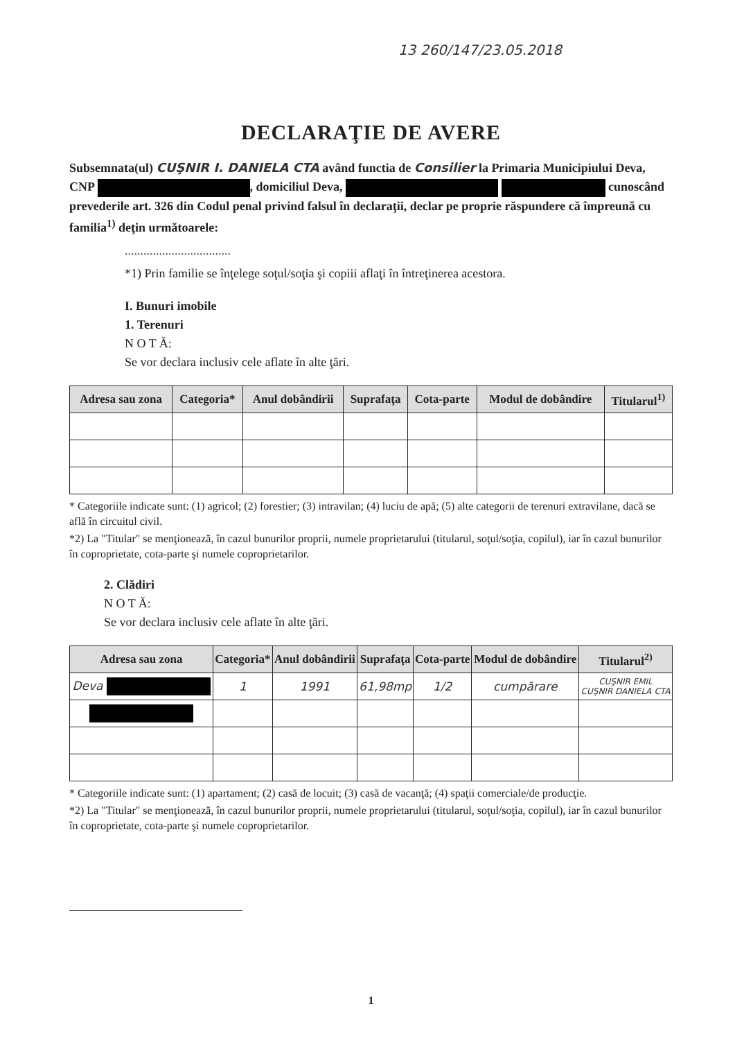13 260/147/23.05.2018
DECLARAŢIE DE AVERE
Subsemnata(ul) CUŞNIR I. DANIELA CTA având functia de Consilier la Primaria Municipiului Deva, CNP , domiciliul Deva, cunoscând prevederile art. 326 din Codul penal privind falsul în declaraţii, declar pe proprie răspundere că împreună cu familia<sup>1)</sup> deţin următoarele:
..................................
*1) Prin familie se înţelege soţul/soţia şi copiii aflaţi în întreţinerea acestora.
I. Bunuri imobile
1. Terenuri
N O T Ă:
Se vor declara inclusiv cele aflate în alte ţări.
| Adresa sau zona | Categoria* | Anul dobândirii | Suprafaţa | Cota-parte | Modul de dobândire | Titularul<sup>1)</sup> |
| --- | --- | --- | --- | --- | --- | --- |
* Categoriile indicate sunt: (1) agricol; (2) forestier; (3) intravilan; (4) luciu de apă; (5) alte categorii de terenuri extravilane, dacă se află în circuitul civil.
*2) La "Titular" se menţionează, în cazul bunurilor proprii, numele proprietarului (titularul, soţul/soţia, copilul), iar în cazul bunurilor în coproprietate, cota-parte şi numele coproprietarilor.
2. Clădiri
N O T Ă:
Se vor declara inclusiv cele aflate în alte ţări.
| Adresa sau zona | Categoria* | Anul dobândirii | Suprafaţa | Cota-parte | Modul de dobândire | Titularul<sup>2)</sup> |
| --- | --- | --- | --- | --- | --- | --- |
| Deva | 1 | 1991 | 61,98mp | 1/2 | cumpărare | CUŞNIR EMIL CUŞNIR DANIELA CTA |
* Categoriile indicate sunt: (1) apartament; (2) casă de locuit; (3) casă de vacanţă; (4) spaţii comerciale/de producţie.
*2) La "Titular" se menţionează, în cazul bunurilor proprii, numele proprietarului (titularul, soţul/soţia, copilul), iar în cazul bunurilor în coproprietate, cota-parte şi numele coproprietarilor.
1